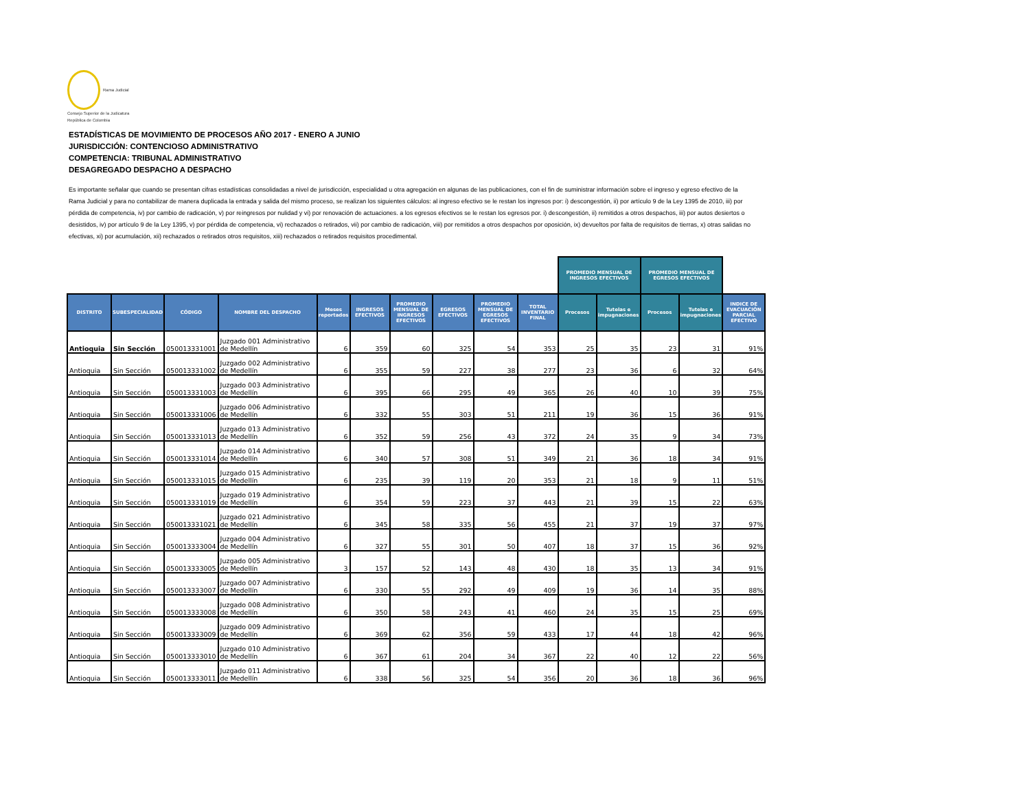Rama Judicial
Consejo Superior de la Judicatura
República de Colombia
ESTADÍSTICAS DE MOVIMIENTO DE PROCESOS AÑO 2017 - ENERO A JUNIO
JURISDICCIÓN: CONTENCIOSO ADMINISTRATIVO
COMPETENCIA: TRIBUNAL ADMINISTRATIVO
DESAGREGADO DESPACHO A DESPACHO
Es importante señalar que cuando se presentan cifras estadísticas consolidadas a nivel de jurisdicción, especialidad u otra agregación en algunas de las publicaciones, con el fin de suministrar información sobre el ingreso y egreso efectivo de la Rama Judicial y para no contabilizar de manera duplicada la entrada y salida del mismo proceso, se realizan los siguientes cálculos: al ingreso efectivo se le restan los ingresos por: i) descongestión, ii) por artículo 9 de la Ley 1395 de 2010, iii) por pérdida de competencia, iv) por cambio de radicación, v) por reingresos por nulidad y vi) por renovación de actuaciones. a los egresos efectivos se le restan los egresos por. i) descongestión, ii) remitidos a otros despachos, iii) por autos desiertos o desistidos, iv) por artículo 9 de la Ley 1395, v) por pérdida de competencia, vi) rechazados o retirados, vii) por cambio de radicación, viii) por remitidos a otros despachos por oposición, ix) devueltos por falta de requisitos de tierras, x) otras salidas no efectivas, xi) por acumulación, xii) rechazados o retirados otros requisitos, xiii) rechazados o retirados requisitos procedimental.
| | | | | | | | | | | PROMEDIO MENSUAL DE INGRESOS EFECTIVOS | | PROMEDIO MENSUAL DE EGRESOS EFECTIVOS | | |
| --- | --- | --- | --- | --- | --- | --- | --- | --- | --- | --- | --- | --- | --- | --- |
| DISTRITO | SUBESPECIALIDAD | CÓDIGO | NOMBRE DEL DESPACHO | Meses reportados | INGRESOS EFECTIVOS | PROMEDIO MENSUAL DE INGRESOS EFECTIVOS | EGRESOS EFECTIVOS | PROMEDIO MENSUAL DE EGRESOS EFECTIVOS | TOTAL INVENTARIO FINAL | Procesos | Tutelas e impugnaciones | Procesos | Tutelas e impugnaciones | INDICE DE EVACUACIÓN PARCIAL EFECTIVO |
| Antioquia | Sin Sección | 050013331001 | Juzgado 001 Administrativo de Medellín | 6 | 359 | 60 | 325 | 54 | 353 | 25 | 35 | 23 | 31 | 91% |
| Antioquia | Sin Sección | 050013331002 | Juzgado 002 Administrativo de Medellín | 6 | 355 | 59 | 227 | 38 | 277 | 23 | 36 | 6 | 32 | 64% |
| Antioquia | Sin Sección | 050013331003 | Juzgado 003 Administrativo de Medellín | 6 | 395 | 66 | 295 | 49 | 365 | 26 | 40 | 10 | 39 | 75% |
| Antioquia | Sin Sección | 050013331006 | Juzgado 006 Administrativo de Medellín | 6 | 332 | 55 | 303 | 51 | 211 | 19 | 36 | 15 | 36 | 91% |
| Antioquia | Sin Sección | 050013331013 | Juzgado 013 Administrativo de Medellín | 6 | 352 | 59 | 256 | 43 | 372 | 24 | 35 | 9 | 34 | 73% |
| Antioquia | Sin Sección | 050013331014 | Juzgado 014 Administrativo de Medellín | 6 | 340 | 57 | 308 | 51 | 349 | 21 | 36 | 18 | 34 | 91% |
| Antioquia | Sin Sección | 050013331015 | Juzgado 015 Administrativo de Medellín | 6 | 235 | 39 | 119 | 20 | 353 | 21 | 18 | 9 | 11 | 51% |
| Antioquia | Sin Sección | 050013331019 | Juzgado 019 Administrativo de Medellín | 6 | 354 | 59 | 223 | 37 | 443 | 21 | 39 | 15 | 22 | 63% |
| Antioquia | Sin Sección | 050013331021 | Juzgado 021 Administrativo de Medellín | 6 | 345 | 58 | 335 | 56 | 455 | 21 | 37 | 19 | 37 | 97% |
| Antioquia | Sin Sección | 050013333004 | Juzgado 004 Administrativo de Medellín | 6 | 327 | 55 | 301 | 50 | 407 | 18 | 37 | 15 | 36 | 92% |
| Antioquia | Sin Sección | 050013333005 | Juzgado 005 Administrativo de Medellín | 3 | 157 | 52 | 143 | 48 | 430 | 18 | 35 | 13 | 34 | 91% |
| Antioquia | Sin Sección | 050013333007 | Juzgado 007 Administrativo de Medellín | 6 | 330 | 55 | 292 | 49 | 409 | 19 | 36 | 14 | 35 | 88% |
| Antioquia | Sin Sección | 050013333008 | Juzgado 008 Administrativo de Medellín | 6 | 350 | 58 | 243 | 41 | 460 | 24 | 35 | 15 | 25 | 69% |
| Antioquia | Sin Sección | 050013333009 | Juzgado 009 Administrativo de Medellín | 6 | 369 | 62 | 356 | 59 | 433 | 17 | 44 | 18 | 42 | 96% |
| Antioquia | Sin Sección | 050013333010 | Juzgado 010 Administrativo de Medellín | 6 | 367 | 61 | 204 | 34 | 367 | 22 | 40 | 12 | 22 | 56% |
| Antioquia | Sin Sección | 050013333011 | Juzgado 011 Administrativo de Medellín | 6 | 338 | 56 | 325 | 54 | 356 | 20 | 36 | 18 | 36 | 96% |